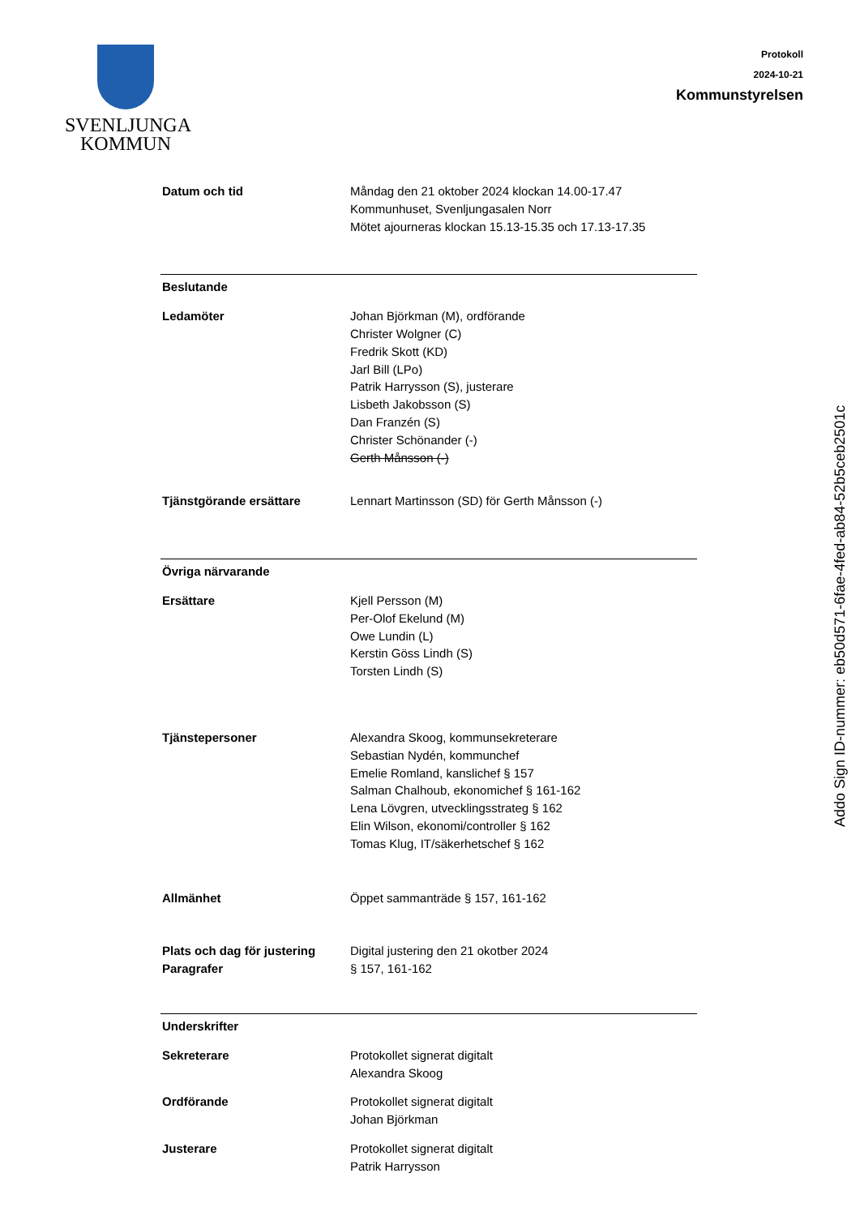SVENLJUNGA
KOMMUN
Protokoll
2024-10-21
Kommunstyrelsen
Datum och tid Måndag den 21 oktober 2024 klockan 14.00-17.47
Kommunhuset, Svenljungasalen Norr
Mötet ajourneras klockan 15.13-15.35 och 17.13-17.35
Beslutande
Ledamöter Johan Björkman (M), ordförande
Christer Wolgner (C)
Fredrik Skott (KD)
Jarl Bill (LPo)
Patrik Harrysson (S), justerare
Lisbeth Jakobsson (S)
Dan Franzén (S)
Christer Schönander (-)
Gerth Månsson (-)
Tjänstgörande ersättare Lennart Martinsson (SD) för Gerth Månsson (-)
Övriga närvarande
Ersättare Kjell Persson (M)
Per-Olof Ekelund (M)
Owe Lundin (L)
Kerstin Göss Lindh (S)
Torsten Lindh (S)
Tjänstepersoner Alexandra Skoog, kommunsekreterare
Sebastian Nydén, kommunchef
Emelie Romland, kanslichef § 157
Salman Chalhoub, ekonomichef § 161-162
Lena Lövgren, utvecklingsstrateg § 162
Elin Wilson, ekonomi/controller § 162
Tomas Klug, IT/säkerhetschef § 162
Allmänhet Öppet sammanträde § 157, 161-162
Plats och dag för justering
Paragrafer
Digital justering den 21 okotber 2024
§ 157, 161-162
Underskrifter
Sekreterare Protokollet signerat digitalt
Alexandra Skoog
Ordförande Protokollet signerat digitalt
Johan Björkman
Justerare Protokollet signerat digitalt
Patrik Harrysson
Addo Sign ID-nummer: eb50d571-6fae-4fed-ab84-52b5ceb2501c